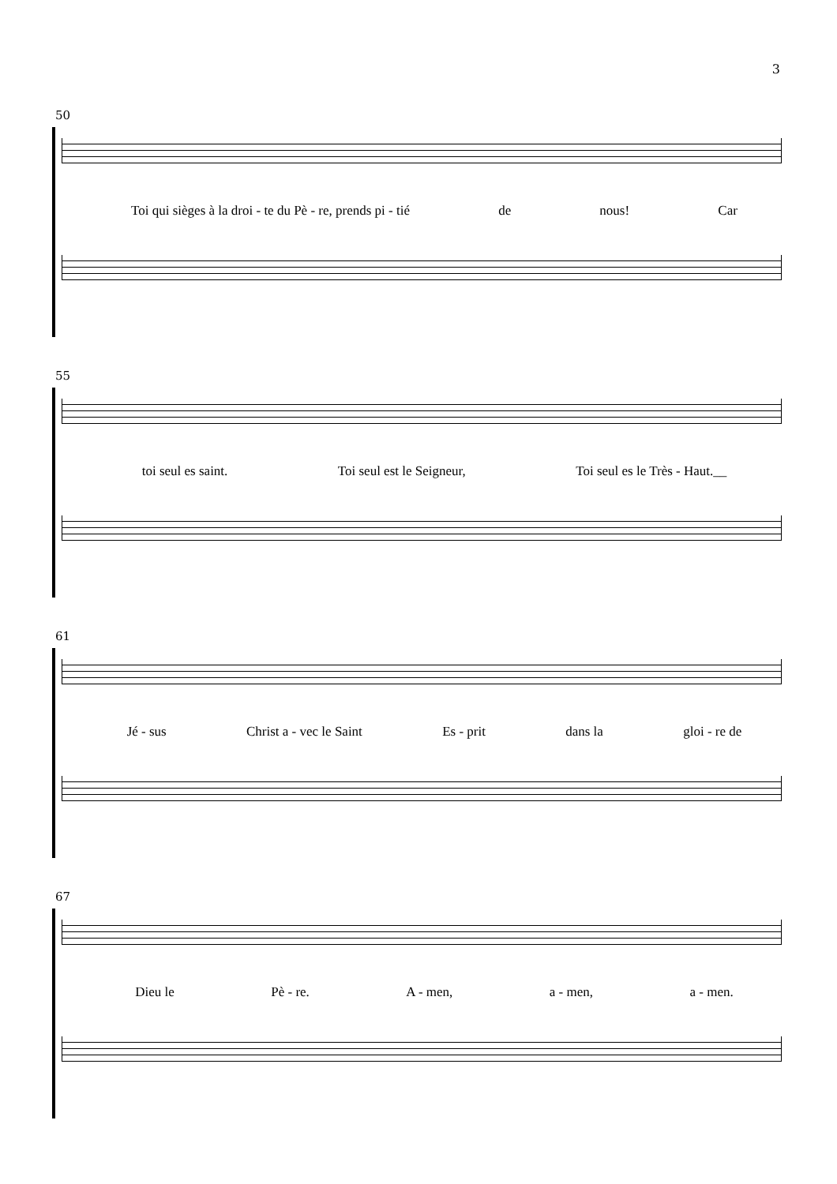3
50
Toi qui sièges à la droi - te du Pè - re, prends pi - tié de nous! Car
55
toi seul es saint. Toi seul est le Seigneur, Toi seul es le Très - Haut.__
61
Jé - sus Christ a - vec le Saint Es - prit dans la gloi - re de
67
Dieu le Pè - re. A - men, a - men, a - men.